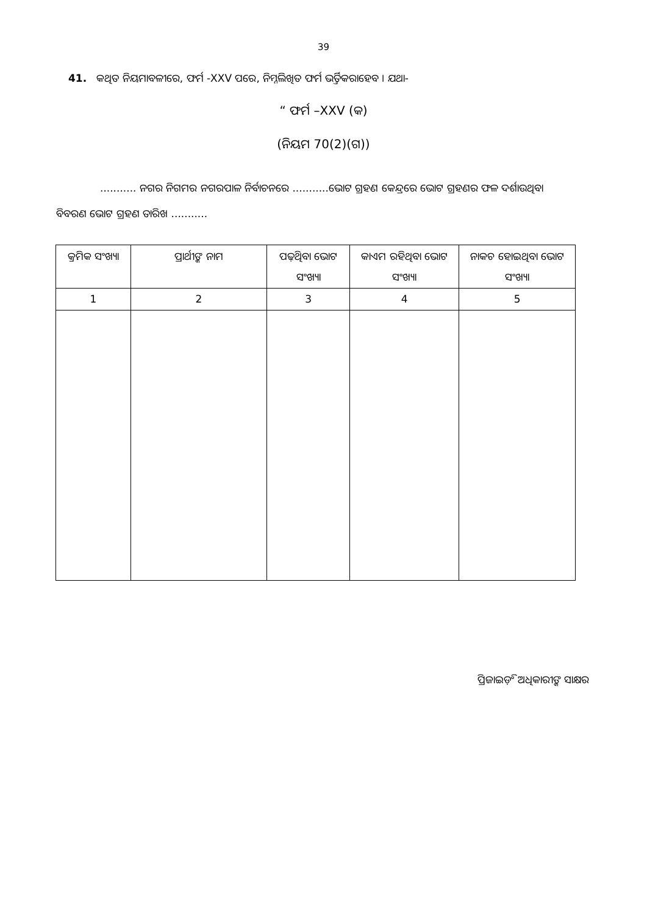39
41. କଥିତ ନିୟମାବଳୀରେ, ଫର୍ମ -XXV ପରେ, ନିମ୍ନଲିଖିତ ଫର୍ମ ଭର୍ତ୍ତିକରାହେବ । ଯଥା-
“ ଫର୍ମ –XXV (କ)
(ନିୟମ 70(2)(ଗ))
........... ନଗର ନିଗମର ନଗରପାଳ ନିର୍ବାଚନରେ ...........ଭୋଟ ଗ୍ରହଣ କେନ୍ଦ୍ରରେ ଭୋଟ ଗ୍ରହଣର ଫଳ ଦର୍ଶାଉଥିବା ବିବରଣ ଭୋଟ ଗ୍ରହଣ ତାରିଖ ...........
| କ୍ରମିକ ସଂଖ୍ୟା | ପ୍ରାର୍ଥୀଙ୍କ ନାମ | ପଢ଼ିଥିବା ଭୋଟ ସଂଖ୍ୟା | କାଏମ ରହିଥିବା ଭୋଟ ସଂଖ୍ୟା | ନାକଚ ହୋଇଥିବା ଭୋଟ ସଂଖ୍ୟା |
| --- | --- | --- | --- | --- |
| 1 | 2 | 3 | 4 | 5 |
ପ୍ରିଜାଇଡ଼ିଂ ଅଧିକାରୀଙ୍କ ସାକ୍ଷର